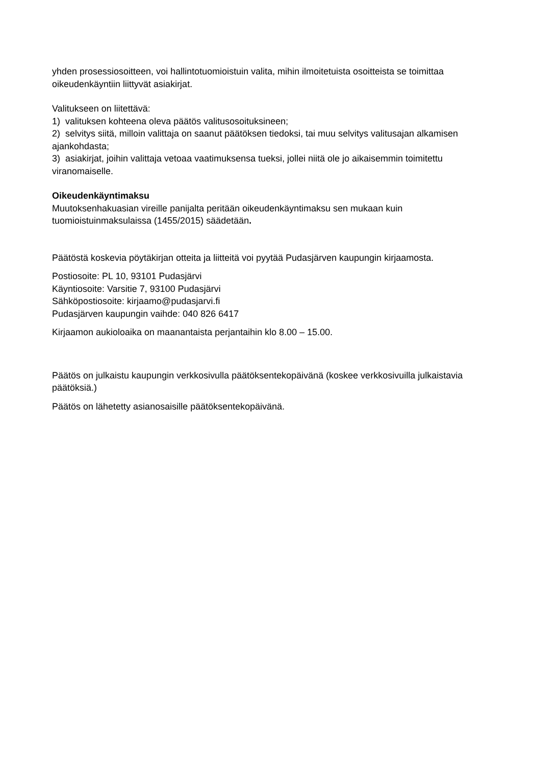yhden prosessiosoitteen, voi hallintotuomioistuin valita, mihin ilmoitetuista osoitteista se toimittaa oikeudenkäyntiin liittyvät asiakirjat.
Valitukseen on liitettävä:
1) valituksen kohteena oleva päätös valitusosoituksineen;
2) selvitys siitä, milloin valittaja on saanut päätöksen tiedoksi, tai muu selvitys valitusajan alkamisen ajankohdasta;
3) asiakirjat, joihin valittaja vetoaa vaatimuksensa tueksi, jollei niitä ole jo aikaisemmin toimitettu viranomaiselle.
Oikeudenkäyntimaksu
Muutoksenhakuasian vireille panijalta peritään oikeudenkäyntimaksu sen mukaan kuin tuomioistuinmaksulaissa (1455/2015) säädetään.
Päätöstä koskevia pöytäkirjan otteita ja liitteitä voi pyytää Pudasjärven kaupungin kirjaamosta.
Postiosoite: PL 10, 93101 Pudasjärvi
Käyntiosoite: Varsitie 7, 93100 Pudasjärvi
Sähköpostiosoite: kirjaamo@pudasjarvi.fi
Pudasjärven kaupungin vaihde: 040 826 6417
Kirjaamon aukioloaika on maanantaista perjantaihin klo 8.00 – 15.00.
Päätös on julkaistu kaupungin verkkosivulla päätöksentekopäivänä (koskee verkkosivuilla julkaistavia päätöksiä.)
Päätös on lähetetty asianosaisille päätöksentekopäivänä.